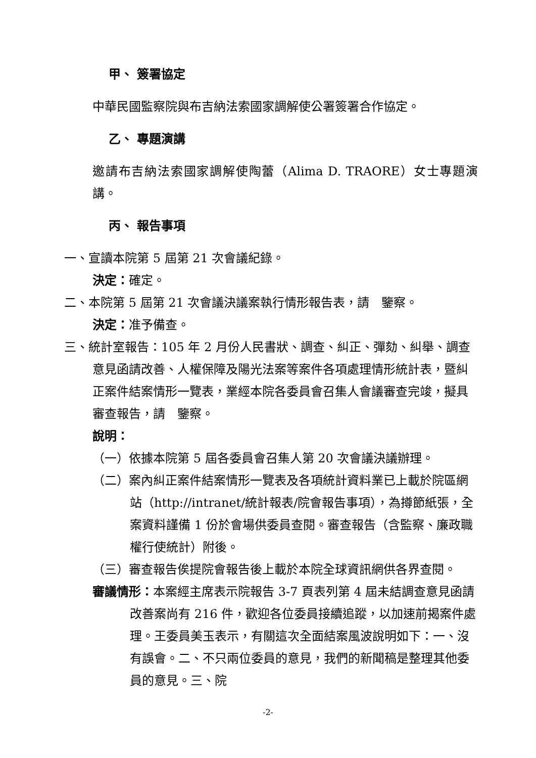甲、 簽署協定
中華民國監察院與布吉納法索國家調解使公署簽署合作協定。
乙、 專題演講
邀請布吉納法索國家調解使陶蕾（Alima D. TRAORE）女士專題演講。
丙、 報告事項
一、宣讀本院第 5 屆第 21 次會議紀錄。
決定：確定。
二、本院第 5 屆第 21 次會議決議案執行情形報告表，請　鑒察。
決定：准予備查。
三、統計室報告：105 年 2 月份人民書狀、調查、糾正、彈劾、糾舉、調查意見函請改善、人權保障及陽光法案等案件各項處理情形統計表，暨糾正案件結案情形一覽表，業經本院各委員會召集人會議審查完竣，擬具審查報告，請　鑒察。
說明：
（一）依據本院第 5 屆各委員會召集人第 20 次會議決議辦理。
（二）案內糾正案件結案情形一覽表及各項統計資料業已上載於院區網站（http://intranet/統計報表/院會報告事項），為撙節紙張，全案資料謹備 1 份於會場供委員查閱。審查報告（含監察、廉政職權行使統計）附後。
（三）審查報告俟提院會報告後上載於本院全球資訊網供各界查閱。
審議情形：本案經主席表示院報告 3-7 頁表列第 4 屆未結調查意見函請改善案尚有 216 件，歡迎各位委員接續追蹤，以加速前揭案件處理。王委員美玉表示，有關這次全面結案風波說明如下：一、沒有誤會。二、不只兩位委員的意見，我們的新聞稿是整理其他委員的意見。三、院
-2-